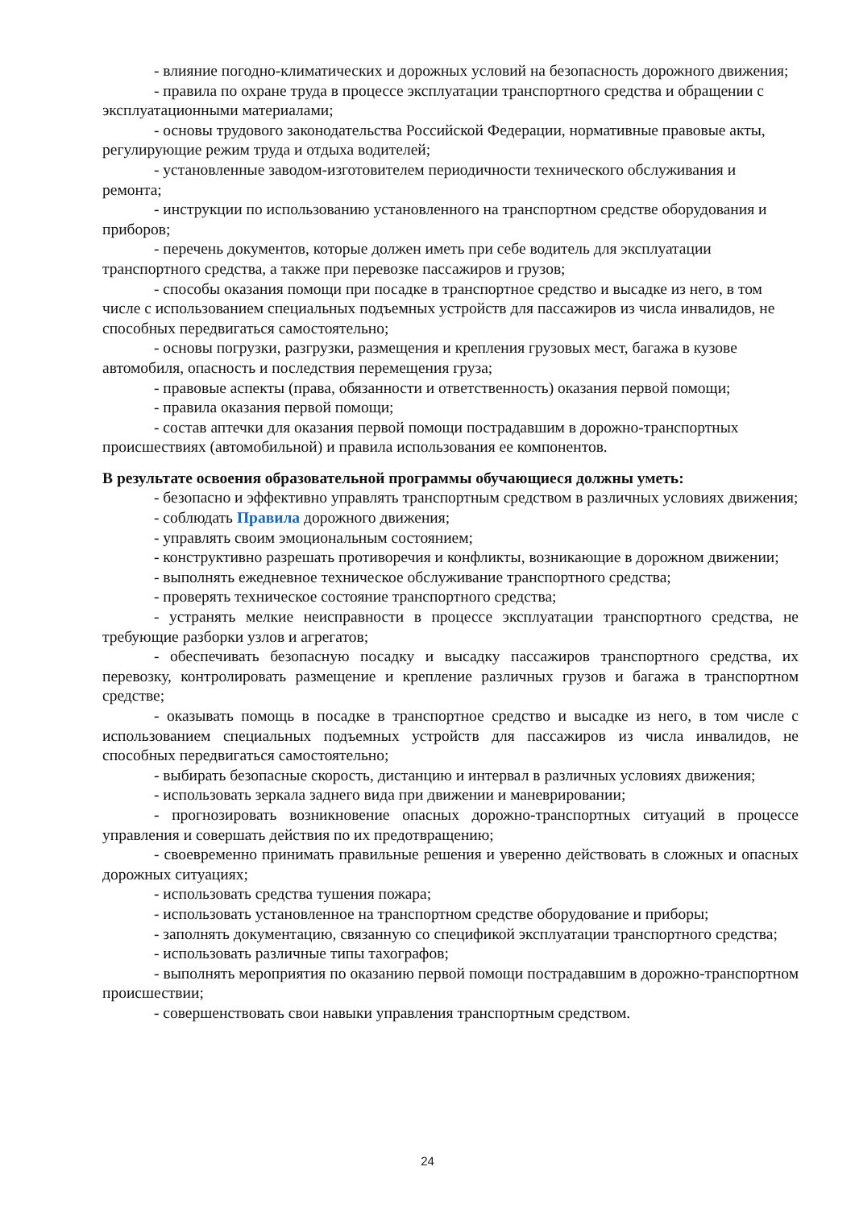- влияние погодно-климатических и дорожных условий на безопасность дорожного движения;
- правила по охране труда в процессе эксплуатации транспортного средства и обращении с эксплуатационными материалами;
- основы трудового законодательства Российской Федерации, нормативные правовые акты, регулирующие режим труда и отдыха водителей;
- установленные заводом-изготовителем периодичности технического обслуживания и ремонта;
- инструкции по использованию установленного на транспортном средстве оборудования и приборов;
- перечень документов, которые должен иметь при себе водитель для эксплуатации транспортного средства, а также при перевозке пассажиров и грузов;
- способы оказания помощи при посадке в транспортное средство и высадке из него, в том числе с использованием специальных подъемных устройств для пассажиров из числа инвалидов, не способных передвигаться самостоятельно;
- основы погрузки, разгрузки, размещения и крепления грузовых мест, багажа в кузове автомобиля, опасность и последствия перемещения груза;
- правовые аспекты (права, обязанности и ответственность) оказания первой помощи;
- правила оказания первой помощи;
- состав аптечки для оказания первой помощи пострадавшим в дорожно-транспортных происшествиях (автомобильной) и правила использования ее компонентов.
В результате освоения образовательной программы обучающиеся должны уметь:
- безопасно и эффективно управлять транспортным средством в различных условиях движения;
- соблюдать Правила дорожного движения;
- управлять своим эмоциональным состоянием;
- конструктивно разрешать противоречия и конфликты, возникающие в дорожном движении;
- выполнять ежедневное техническое обслуживание транспортного средства;
- проверять техническое состояние транспортного средства;
- устранять мелкие неисправности в процессе эксплуатации транспортного средства, не требующие разборки узлов и агрегатов;
- обеспечивать безопасную посадку и высадку пассажиров транспортного средства, их перевозку, контролировать размещение и крепление различных грузов и багажа в транспортном средстве;
- оказывать помощь в посадке в транспортное средство и высадке из него, в том числе с использованием специальных подъемных устройств для пассажиров из числа инвалидов, не способных передвигаться самостоятельно;
- выбирать безопасные скорость, дистанцию и интервал в различных условиях движения;
- использовать зеркала заднего вида при движении и маневрировании;
- прогнозировать возникновение опасных дорожно-транспортных ситуаций в процессе управления и совершать действия по их предотвращению;
- своевременно принимать правильные решения и уверенно действовать в сложных и опасных дорожных ситуациях;
- использовать средства тушения пожара;
- использовать установленное на транспортном средстве оборудование и приборы;
- заполнять документацию, связанную со спецификой эксплуатации транспортного средства;
- использовать различные типы тахографов;
- выполнять мероприятия по оказанию первой помощи пострадавшим в дорожно-транспортном происшествии;
- совершенствовать свои навыки управления транспортным средством.
24